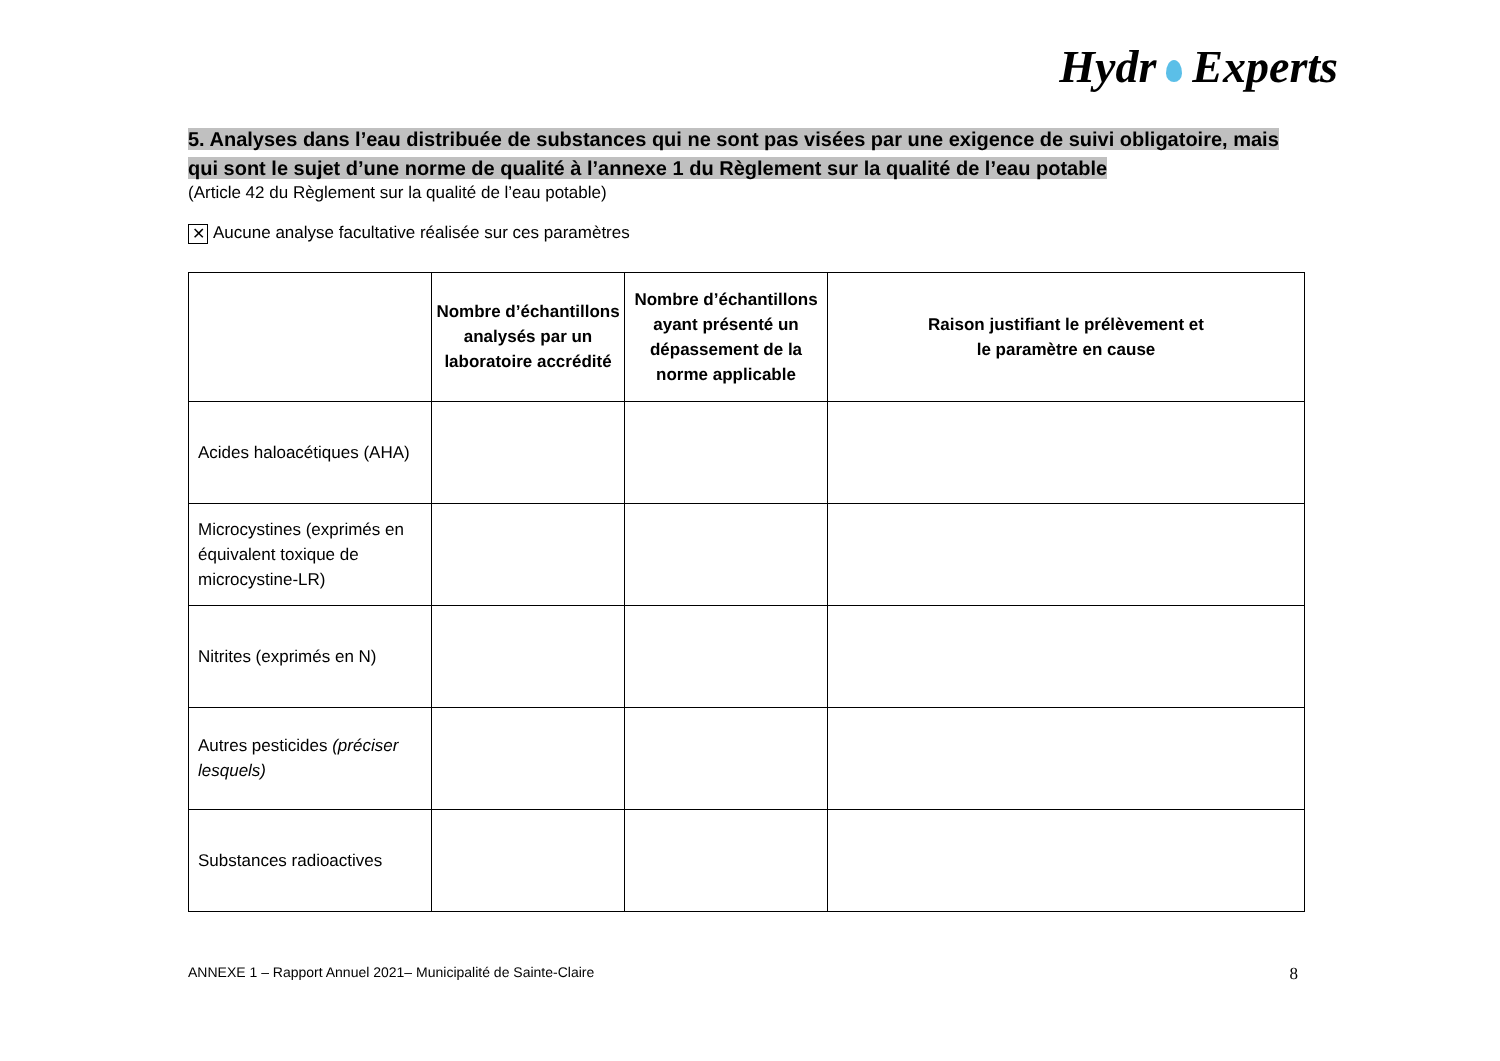Hydr Experts
5. Analyses dans l’eau distribuée de substances qui ne sont pas visées par une exigence de suivi obligatoire, mais qui sont le sujet d’une norme de qualité à l’annexe 1 du Règlement sur la qualité de l’eau potable
(Article 42 du Règlement sur la qualité de l’eau potable)
✕ Aucune analyse facultative réalisée sur ces paramètres
| | Nombre d’échantillons analysés par un laboratoire accrédité | Nombre d’échantillons ayant présenté un dépassement de la norme applicable | Raison justifiant le prélèvement et le paramètre en cause |
| --- | --- | --- | --- |
| Acides haloacétiques (AHA) | | | |
| Microcystines (exprimés en équivalent toxique de microcystine-LR) | | | |
| Nitrites (exprimés en N) | | | |
| Autres pesticides (préciser lesquels) | | | |
| Substances radioactives | | | |
ANNEXE 1 – Rapport Annuel 2021– Municipalité de Sainte-Claire 8